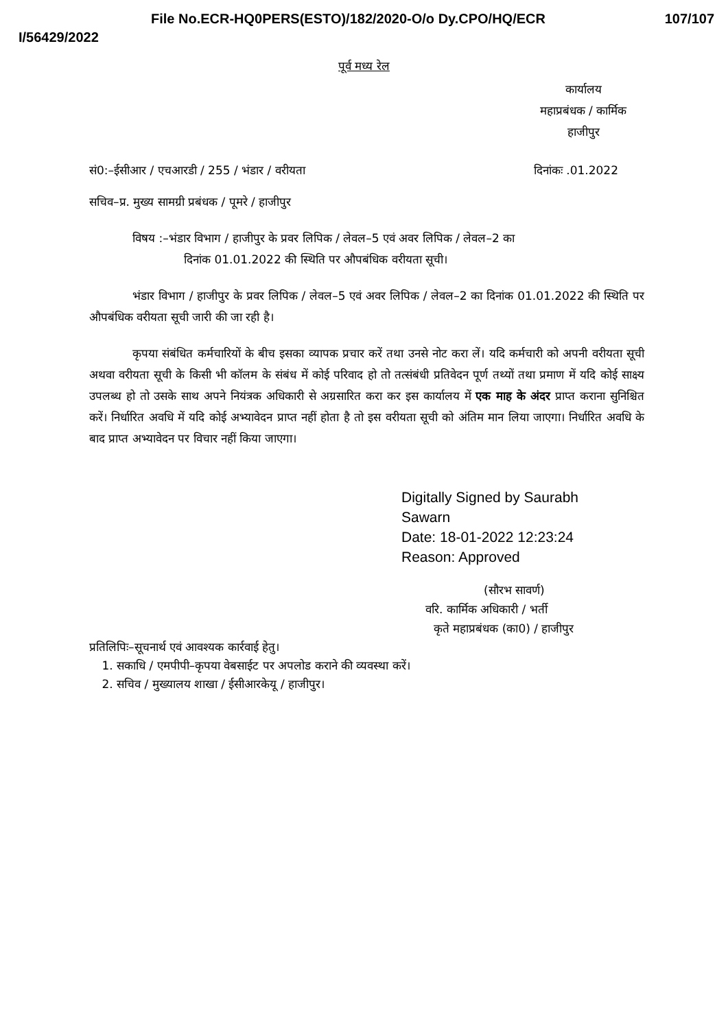File No.ECR-HQ0PERS(ESTO)/182/2020-O/o Dy.CPO/HQ/ECR 107/107
I/56429/2022
पूर्व मध्य रेल
कार्यालय
महाप्रबंधक / कार्मिक
हाजीपुर
सं0:–ईसीआर / एचआरडी / 255 / भंडार / वरीयता दिनांकः .01.2022
सचिव–प्र. मुख्य सामग्री प्रबंधक / पूमरे / हाजीपुर
विषय :–भंडार विभाग / हाजीपुर के प्रवर लिपिक / लेवल–5 एवं अवर लिपिक / लेवल–2 का
दिनांक 01.01.2022 की स्थिति पर औपबंधिक वरीयता सूची।
भंडार विभाग / हाजीपुर के प्रवर लिपिक / लेवल–5 एवं अवर लिपिक / लेवल–2 का दिनांक 01.01.2022 की स्थिति पर औपबंधिक वरीयता सूची जारी की जा रही है।
कृपया संबंधित कर्मचारियों के बीच इसका व्यापक प्रचार करें तथा उनसे नोट करा लें। यदि कर्मचारी को अपनी वरीयता सूची अथवा वरीयता सूची के किसी भी कॉलम के संबंध में कोई परिवाद हो तो तत्संबंधी प्रतिवेदन पूर्ण तथ्यों तथा प्रमाण में यदि कोई साक्ष्य उपलब्ध हो तो उसके साथ अपने नियंत्रक अधिकारी से अग्रसारित करा कर इस कार्यालय में एक माह के अंदर प्राप्त कराना सुनिश्चित करें। निर्धारित अवधि में यदि कोई अभ्यावेदन प्राप्त नहीं होता है तो इस वरीयता सूची को अंतिम मान लिया जाएगा। निर्धारित अवधि के बाद प्राप्त अभ्यावेदन पर विचार नहीं किया जाएगा।
Digitally Signed by Saurabh
Sawarn
Date: 18-01-2022 12:23:24
Reason: Approved
(सौरभ सावर्ण)
वरि. कार्मिक अधिकारी / भर्ती
कृते महाप्रबंधक (का0) / हाजीपुर
प्रतिलिपिः–सूचनार्थ एवं आवश्यक कार्रवाई हेतु।
1. सकाधि / एमपीपी–कृपया वेबसाईट पर अपलोड कराने की व्यवस्था करें।
2. सचिव / मुख्यालय शाखा / ईसीआरकेयू / हाजीपुर।